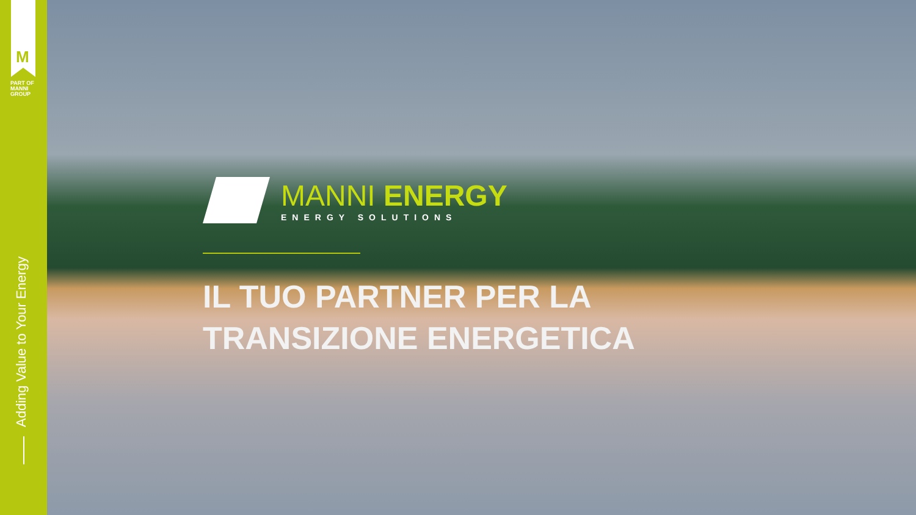M
PART OF
MANNI
GROUP
Adding Value to Your Energy
MANNI ENERGY
ENERGY SOLUTIONS
IL TUO PARTNER PER LA
TRANSIZIONE ENERGETICA